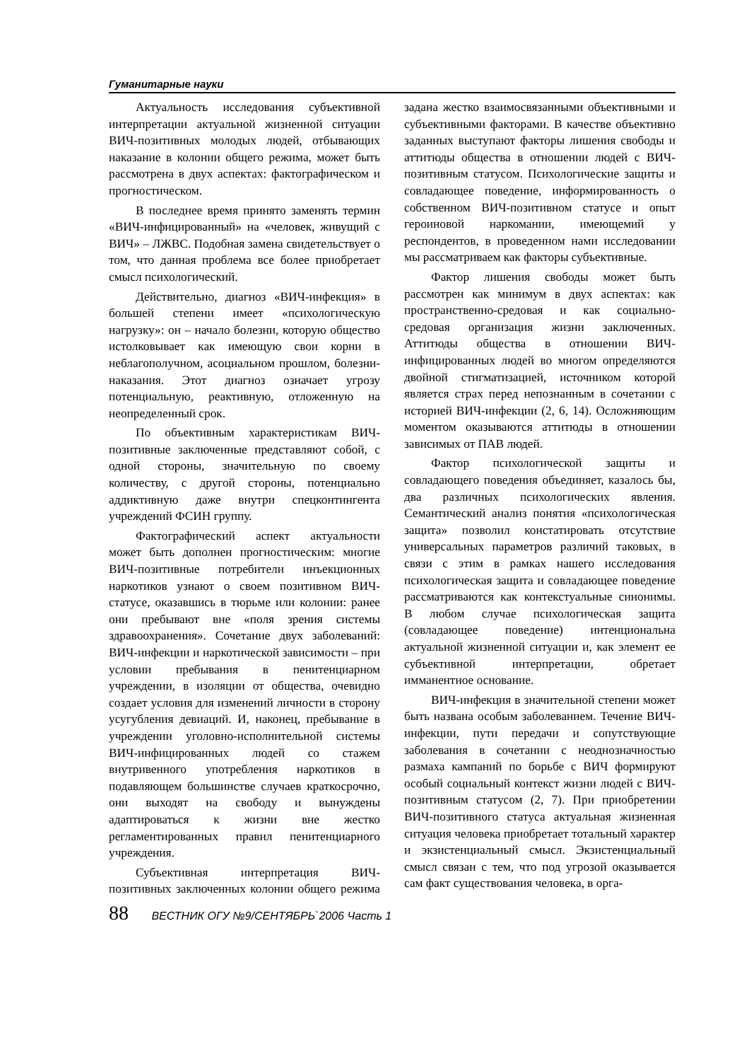Гуманитарные науки
Актуальность исследования субъективной интерпретации актуальной жизненной ситуации ВИЧ-позитивных молодых людей, отбывающих наказание в колонии общего режима, может быть рассмотрена в двух аспектах: фактографическом и прогностическом.
В последнее время принято заменять термин «ВИЧ-инфицированный» на «человек, живущий с ВИЧ» – ЛЖВС. Подобная замена свидетельствует о том, что данная проблема все более приобретает смысл психологический.
Действительно, диагноз «ВИЧ-инфекция» в большей степени имеет «психологическую нагрузку»: он – начало болезни, которую общество истолковывает как имеющую свои корни в неблагополучном, асоциальном прошлом, болезни-наказания. Этот диагноз означает угрозу потенциальную, реактивную, отложенную на неопределенный срок.
По объективным характеристикам ВИЧ-позитивные заключенные представляют собой, с одной стороны, значительную по своему количеству, с другой стороны, потенциально аддиктивную даже внутри спецконтингента учреждений ФСИН группу.
Фактографический аспект актуальности может быть дополнен прогностическим: многие ВИЧ-позитивные потребители инъекционных наркотиков узнают о своем позитивном ВИЧ-статусе, оказавшись в тюрьме или колонии: ранее они пребывают вне «поля зрения системы здравоохранения». Сочетание двух заболеваний: ВИЧ-инфекции и наркотической зависимости – при условии пребывания в пенитенциарном учреждении, в изоляции от общества, очевидно создает условия для изменений личности в сторону усугубления девиаций. И, наконец, пребывание в учреждении уголовно-исполнительной системы ВИЧ-инфицированных людей со стажем внутривенного употребления наркотиков в подавляющем большинстве случаев краткосрочно, они выходят на свободу и вынуждены адаптироваться к жизни вне жестко регламентированных правил пенитенциарного учреждения.
Субъективная интерпретация ВИЧ-позитивных заключенных колонии общего режима задана жестко взаимосвязанными объективными и субъективными факторами. В качестве объективно заданных выступают факторы лишения свободы и аттитюды общества в отношении людей с ВИЧ-позитивным статусом. Психологические защиты и совладающее поведение, информированность о собственном ВИЧ-позитивном статусе и опыт героиновой наркомании, имеющемий у респондентов, в проведенном нами исследовании мы рассматриваем как факторы субъективные.
Фактор лишения свободы может быть рассмотрен как минимум в двух аспектах: как пространственно-средовая и как социально-средовая организация жизни заключенных. Аттитюды общества в отношении ВИЧ-инфицированных людей во многом определяются двойной стигматизацией, источником которой является страх перед непознанным в сочетании с историей ВИЧ-инфекции (2, 6, 14). Осложняющим моментом оказываются аттитюды в отношении зависимых от ПАВ людей.
Фактор психологической защиты и совладающего поведения объединяет, казалось бы, два различных психологических явления. Семантический анализ понятия «психологическая защита» позволил констатировать отсутствие универсальных параметров различий таковых, в связи с этим в рамках нашего исследования психологическая защита и совладающее поведение рассматриваются как контекстуальные синонимы. В любом случае психологическая защита (совладающее поведение) интенциональна актуальной жизненной ситуации и, как элемент ее субъективной интерпретации, обретает имманентное основание.
ВИЧ-инфекция в значительной степени может быть названа особым заболеванием. Течение ВИЧ-инфекции, пути передачи и сопутствующие заболевания в сочетании с неоднозначностью размаха кампаний по борьбе с ВИЧ формируют особый социальный контекст жизни людей с ВИЧ-позитивным статусом (2, 7). При приобретении ВИЧ-позитивного статуса актуальная жизненная ситуация человека приобретает тотальный характер и экзистенциальный смысл. Экзистенциальный смысл связан с тем, что под угрозой оказывается сам факт существования человека, в орга-
88 ВЕСТНИК ОГУ №9/СЕНТЯБРЬ`2006 Часть 1